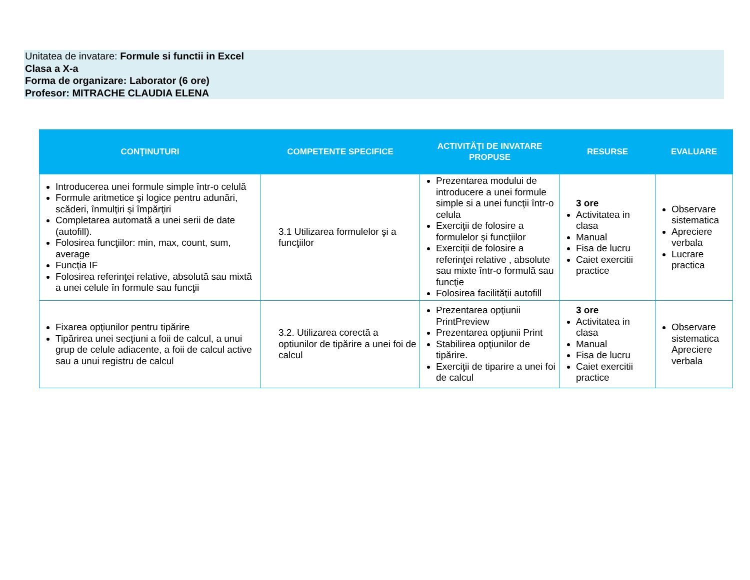Unitatea de invatare: Formule si functii in Excel
Clasa a X-a
Forma de organizare: Laborator (6 ore)
Profesor: MITRACHE CLAUDIA ELENA
| CONŢINUTURI | COMPETENTE SPECIFICE | ACTIVITĂŢI DE INVATARE PROPUSE | RESURSE | EVALUARE |
| --- | --- | --- | --- | --- |
| Introducerea unei formule simple într-o celulă Formule aritmetice şi logice pentru adunări, scăderi, înmulţiri şi împărţiri Completarea automată a unei serii de date (autofill). Folosirea funcţiilor: min, max, count, sum, average Funcţia IF Folosirea referinţei relative, absolută sau mixtă a unei celule în formule sau funcţii | 3.1 Utilizarea formulelor şi a funcţiilor | Prezentarea modului de introducere a unei formule simple si a unei funcţii într-o celula Exerciţii de folosire a formulelor şi funcţiilor Exerciţii de folosire a referinţei relative , absolute sau mixte într-o formulă sau funcţie Folosirea facilităţii autofill | 3 ore Activitatea in clasa Manual Fisa de lucru Caiet exercitii practice | Observare sistematica Apreciere verbala Lucrare practica |
| Fixarea opţiunilor pentru tipărire Tipărirea unei secţiuni a foii de calcul, a unui grup de celule adiacente, a foii de calcul active sau a unui registru de calcul | 3.2. Utilizarea corectă a optiunilor de tipărire a unei foi de calcul | Prezentarea opţiunii PrintPreview Prezentarea opţiunii Print Stabilirea opţiunilor de tipărire. Exerciţii de tiparire a unei foi de calcul | 3 ore Activitatea in clasa Manual Fisa de lucru Caiet exercitii practice | Observare sistematica Apreciere verbala |